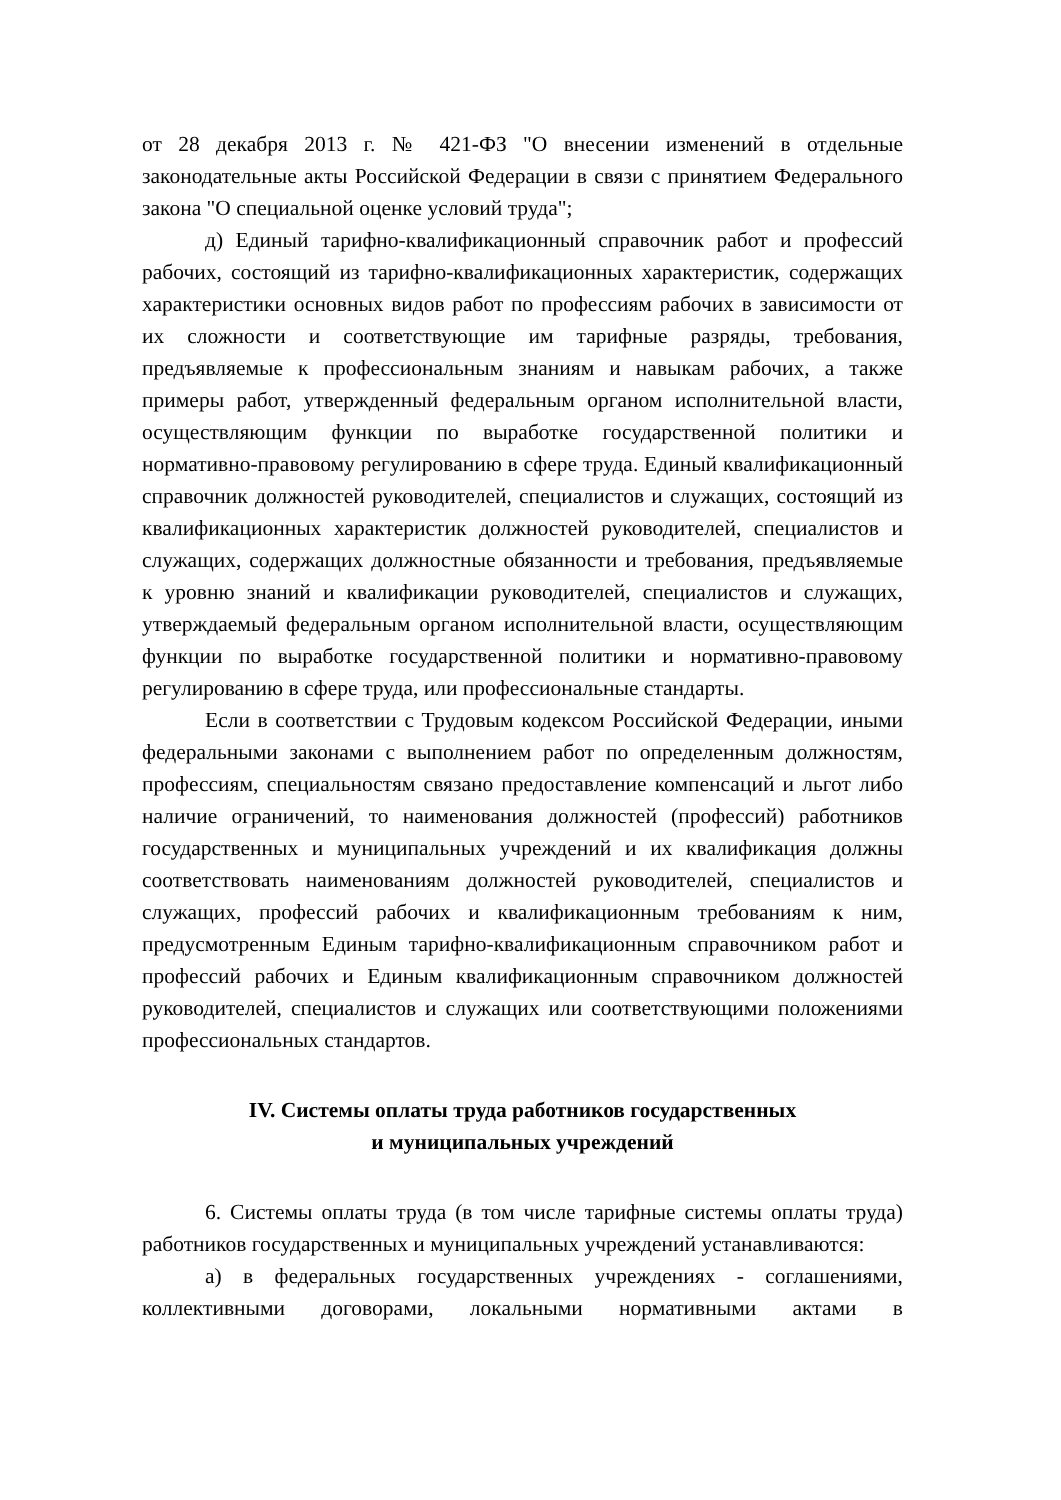от 28 декабря 2013 г. № 421-ФЗ "О внесении изменений в отдельные законодательные акты Российской Федерации в связи с принятием Федерального закона "О специальной оценке условий труда";
д) Единый тарифно-квалификационный справочник работ и профессий рабочих, состоящий из тарифно-квалификационных характеристик, содержащих характеристики основных видов работ по профессиям рабочих в зависимости от их сложности и соответствующие им тарифные разряды, требования, предъявляемые к профессиональным знаниям и навыкам рабочих, а также примеры работ, утвержденный федеральным органом исполнительной власти, осуществляющим функции по выработке государственной политики и нормативно-правовому регулированию в сфере труда. Единый квалификационный справочник должностей руководителей, специалистов и служащих, состоящий из квалификационных характеристик должностей руководителей, специалистов и служащих, содержащих должностные обязанности и требования, предъявляемые к уровню знаний и квалификации руководителей, специалистов и служащих, утверждаемый федеральным органом исполнительной власти, осуществляющим функции по выработке государственной политики и нормативно-правовому регулированию в сфере труда, или профессиональные стандарты.
Если в соответствии с Трудовым кодексом Российской Федерации, иными федеральными законами с выполнением работ по определенным должностям, профессиям, специальностям связано предоставление компенсаций и льгот либо наличие ограничений, то наименования должностей (профессий) работников государственных и муниципальных учреждений и их квалификация должны соответствовать наименованиям должностей руководителей, специалистов и служащих, профессий рабочих и квалификационным требованиям к ним, предусмотренным Единым тарифно-квалификационным справочником работ и профессий рабочих и Единым квалификационным справочником должностей руководителей, специалистов и служащих или соответствующими положениями профессиональных стандартов.
IV. Системы оплаты труда работников государственных
и муниципальных учреждений
6. Системы оплаты труда (в том числе тарифные системы оплаты труда) работников государственных и муниципальных учреждений устанавливаются:
а) в федеральных государственных учреждениях - соглашениями, коллективными договорами, локальными нормативными актами в